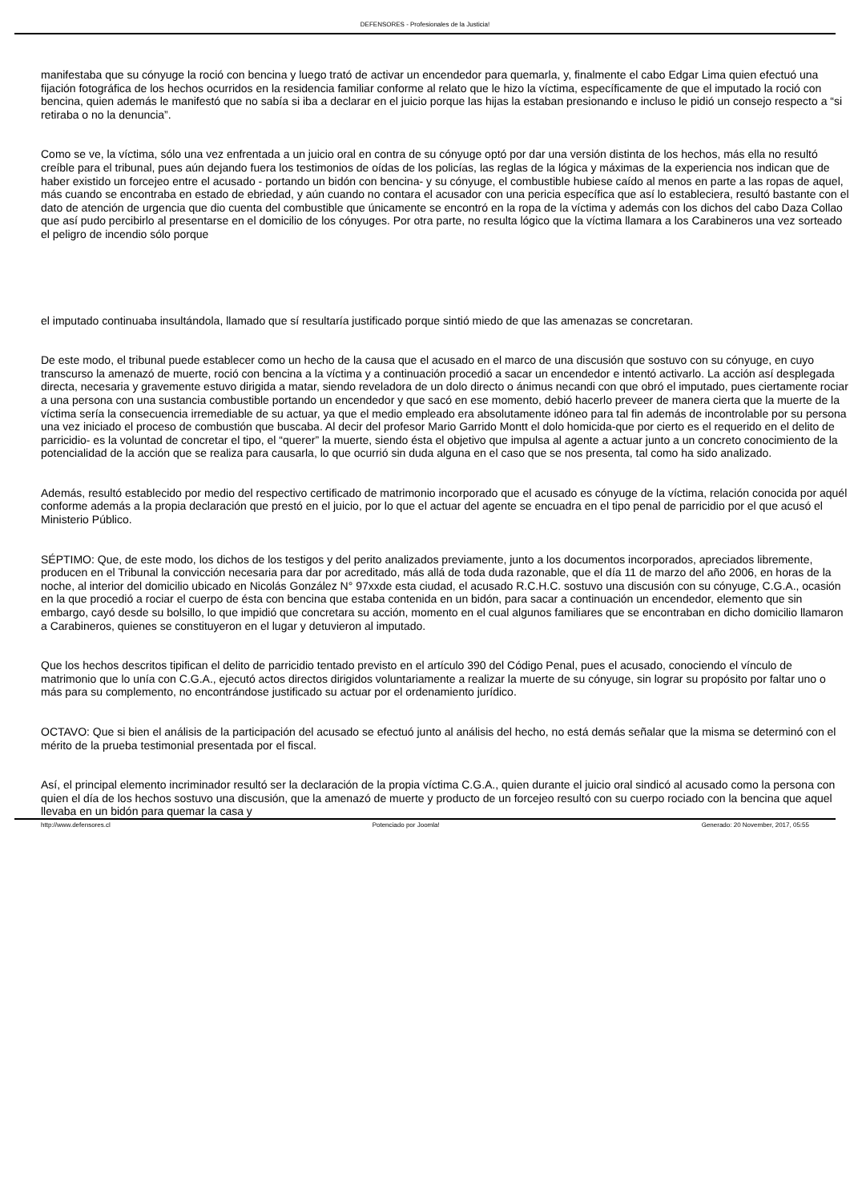DEFENSORES - Profesionales de la Justicia!
manifestaba que su cónyuge la roció con bencina y luego trató de activar un encendedor para quemarla, y, finalmente el cabo Edgar Lima quien efectuó una fijación fotográfica de los hechos ocurridos en la residencia familiar conforme al relato que le hizo la víctima, específicamente de que el imputado la roció con bencina, quien además le manifestó que no sabía si iba a declarar en el juicio porque las hijas la estaban presionando e incluso le pidió un consejo respecto a “si retiraba o no la denuncia”.
Como se ve, la víctima, sólo una vez enfrentada a un juicio oral en contra de su cónyuge optó por dar una versión distinta de los hechos, más ella no resultó creíble para el tribunal, pues aún dejando fuera los testimonios de oídas de los policías, las reglas de la lógica y máximas de la experiencia nos indican que de haber existido un forcejeo entre el acusado - portando un bidón con bencina- y su cónyuge, el combustible hubiese caído al menos en parte a las ropas de aquel, más cuando se encontraba en estado de ebriedad, y aún cuando no contara el acusador con una pericia específica que así lo estableciera, resultó bastante con el dato de atención de urgencia que dio cuenta del combustible que únicamente se encontró en la ropa de la víctima y además con los dichos del cabo Daza Collao que así pudo percibirlo al presentarse en el domicilio de los cónyuges. Por otra parte, no resulta lógico que la víctima llamara a los Carabineros una vez sorteado el peligro de incendio sólo porque
el imputado continuaba insultándola, llamado que sí resultaría justificado porque sintió miedo de que las amenazas se concretaran.
De este modo, el tribunal puede establecer como un hecho de la causa que el acusado en el marco de una discusión que sostuvo con su cónyuge, en cuyo transcurso la amenazó de muerte, roció con bencina a la víctima y a continuación procedió a sacar un encendedor e intentó activarlo. La acción así desplegada directa, necesaria y gravemente estuvo dirigida a matar, siendo reveladora de un dolo directo o ánimus necandi con que obró el imputado, pues ciertamente rociar a una persona con una sustancia combustible portando un encendedor y que sacó en ese momento, debió hacerlo preveer de manera cierta que la muerte de la víctima sería la consecuencia irremediable de su actuar, ya que el medio empleado era absolutamente idóneo para tal fin además de incontrolable por su persona una vez iniciado el proceso de combustión que buscaba. Al decir del profesor Mario Garrido Montt el dolo homicida-que por cierto es el requerido en el delito de parricidio- es la voluntad de concretar el tipo, el “querer” la muerte, siendo ésta el objetivo que impulsa al agente a actuar junto a un concreto conocimiento de la potencialidad de la acción que se realiza para causarla, lo que ocurrió sin duda alguna en el caso que se nos presenta, tal como ha sido analizado.
Además, resultó establecido por medio del respectivo certificado de matrimonio incorporado que el acusado es cónyuge de la víctima, relación conocida por aquél conforme además a la propia declaración que prestó en el juicio, por lo que el actuar del agente se encuadra en el tipo penal de parricidio por el que acusó el Ministerio Público.
SÉPTIMO: Que, de este modo, los dichos de los testigos y del perito analizados previamente, junto a los documentos incorporados, apreciados libremente, producen en el Tribunal la convicción necesaria para dar por acreditado, más allá de toda duda razonable, que el día 11 de marzo del año 2006, en horas de la noche, al interior del domicilio ubicado en Nicolás González N° 97xxde esta ciudad, el acusado R.C.H.C. sostuvo una discusión con su cónyuge, C.G.A., ocasión en la que procedió a rociar el cuerpo de ésta con bencina que estaba contenida en un bidón, para sacar a continuación un encendedor, elemento que sin embargo, cayó desde su bolsillo, lo que impidió que concretara su acción, momento en el cual algunos familiares que se encontraban en dicho domicilio llamaron a Carabineros, quienes se constituyeron en el lugar y detuvieron al imputado.
Que los hechos descritos tipifican el delito de parricidio tentado previsto en el artículo 390 del Código Penal, pues el acusado, conociendo el vínculo de matrimonio que lo unía con C.G.A., ejecutó actos directos dirigidos voluntariamente a realizar la muerte de su cónyuge, sin lograr su propósito por faltar uno o más para su complemento, no encontrándose justificado su actuar por el ordenamiento jurídico.
OCTAVO: Que si bien el análisis de la participación del acusado se efectuó junto al análisis del hecho, no está demás señalar que la misma se determinó con el mérito de la prueba testimonial presentada por el fiscal.
Así, el principal elemento incriminador resultó ser la declaración de la propia víctima C.G.A., quien durante el juicio oral sindicó al acusado como la persona con quien el día de los hechos sostuvo una discusión, que la amenazó de muerte y producto de un forcejeo resultó con su cuerpo rociado con la bencina que aquel llevaba en un bidón para quemar la casa y
http://www.defensores.cl Potenciado por Joomla! Generado: 20 November, 2017, 05:55